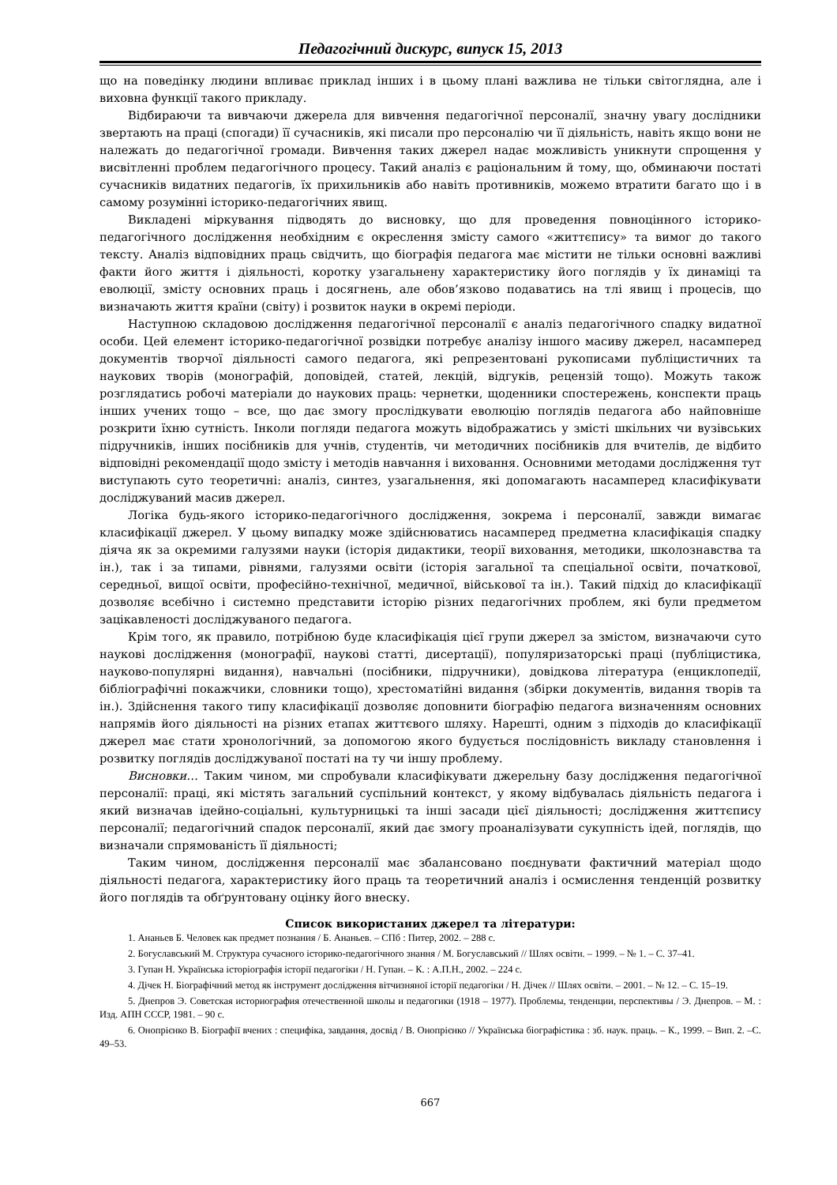Педагогічний дискурс, випуск 15, 2013
що на поведінку людини впливає приклад інших і в цьому плані важлива не тільки світоглядна, але і виховна функції такого прикладу.
Відбираючи та вивчаючи джерела для вивчення педагогічної персоналії, значну увагу дослідники звертають на праці (спогади) її сучасників, які писали про персоналію чи її діяльність, навіть якщо вони не належать до педагогічної громади. Вивчення таких джерел надає можливість уникнути спрощення у висвітленні проблем педагогічного процесу. Такий аналіз є раціональним й тому, що, обминаючи постаті сучасників видатних педагогів, їх прихильників або навіть противників, можемо втратити багато що і в самому розумінні історико-педагогічних явищ.
Викладені міркування підводять до висновку, що для проведення повноцінного історико-педагогічного дослідження необхідним є окреслення змісту самого «життєпису» та вимог до такого тексту. Аналіз відповідних праць свідчить, що біографія педагога має містити не тільки основні важливі факти його життя і діяльності, коротку узагальнену характеристику його поглядів у їх динаміці та еволюції, змісту основних праць і досягнень, але обов’язково подаватись на тлі явищ і процесів, що визначають життя країни (світу) і розвиток науки в окремі періоди.
Наступною складовою дослідження педагогічної персоналії є аналіз педагогічного спадку видатної особи. Цей елемент історико-педагогічної розвідки потребує аналізу іншого масиву джерел, насамперед документів творчої діяльності самого педагога, які репрезентовані рукописами публіцистичних та наукових творів (монографій, доповідей, статей, лекцій, відгуків, рецензій тощо). Можуть також розглядатись робочі матеріали до наукових праць: чернетки, щоденники спостережень, конспекти праць інших учених тощо – все, що дає змогу прослідкувати еволюцію поглядів педагога або найповніше розкрити їхню сутність. Інколи погляди педагога можуть відображатись у змісті шкільних чи вузівських підручників, інших посібників для учнів, студентів, чи методичних посібників для вчителів, де відбито відповідні рекомендації щодо змісту і методів навчання і виховання. Основними методами дослідження тут виступають суто теоретичні: аналіз, синтез, узагальнення, які допомагають насамперед класифікувати досліджуваний масив джерел.
Логіка будь-якого історико-педагогічного дослідження, зокрема і персоналії, завжди вимагає класифікації джерел. У цьому випадку може здійснюватись насамперед предметна класифікація спадку діяча як за окремими галузями науки (історія дидактики, теорії виховання, методики, школознавства та ін.), так і за типами, рівнями, галузями освіти (історія загальної та спеціальної освіти, початкової, середньої, вищої освіти, професійно-технічної, медичної, військової та ін.). Такий підхід до класифікації дозволяє всебічно і системно представити історію різних педагогічних проблем, які були предметом зацікавленості досліджуваного педагога.
Крім того, як правило, потрібною буде класифікація цієї групи джерел за змістом, визначаючи суто наукові дослідження (монографії, наукові статті, дисертації), популяризаторські праці (публіцистика, науково-популярні видання), навчальні (посібники, підручники), довідкова література (енциклопедії, бібліографічні покажчики, словники тощо), хрестоматійні видання (збірки документів, видання творів та ін.). Здійснення такого типу класифікації дозволяє доповнити біографію педагога визначенням основних напрямів його діяльності на різних етапах життєвого шляху. Нарешті, одним з підходів до класифікації джерел має стати хронологічний, за допомогою якого будується послідовність викладу становлення і розвитку поглядів досліджуваної постаті на ту чи іншу проблему.
Висновки… Таким чином, ми спробували класифікувати джерельну базу дослідження педагогічної персоналії: праці, які містять загальний суспільний контекст, у якому відбувалась діяльність педагога і який визначав ідейно-соціальні, культурницькі та інші засади цієї діяльності; дослідження життєпису персоналії; педагогічний спадок персоналії, який дає змогу проаналізувати сукупність ідей, поглядів, що визначали спрямованість її діяльності;
Таким чином, дослідження персоналії має збалансовано поєднувати фактичний матеріал щодо діяльності педагога, характеристику його праць та теоретичний аналіз і осмислення тенденцій розвитку його поглядів та обґрунтовану оцінку його внеску.
Список використаних джерел та літератури:
1. Ананьев Б. Человек как предмет познания / Б. Ананьев. – СПб : Питер, 2002. – 288 с.
2. Богуславський М. Структура сучасного історико-педагогічного знання / М. Богуславський // Шлях освіти. – 1999. – № 1. – С. 37–41.
3. Гупан Н. Українська історіографія історії педагогіки / Н. Гупан. – К. : А.П.Н., 2002. – 224 с.
4. Дічек Н. Біографічний метод як інструмент дослідження вітчизняної історії педагогіки / Н. Дічек // Шлях освіти. – 2001. – № 12. – С. 15–19.
5. Днепров Э. Советская историография отечественной школы и педагогики (1918 – 1977). Проблемы, тенденции, перспективы / Э. Днепров. – М. : Изд. АПН СССР, 1981. – 90 с.
6. Онопрієнко В. Біографії вчених : специфіка, завдання, досвід / В. Онопрієнко // Українська біографістика : зб. наук. праць. – К., 1999. – Вип. 2. –С. 49–53.
667